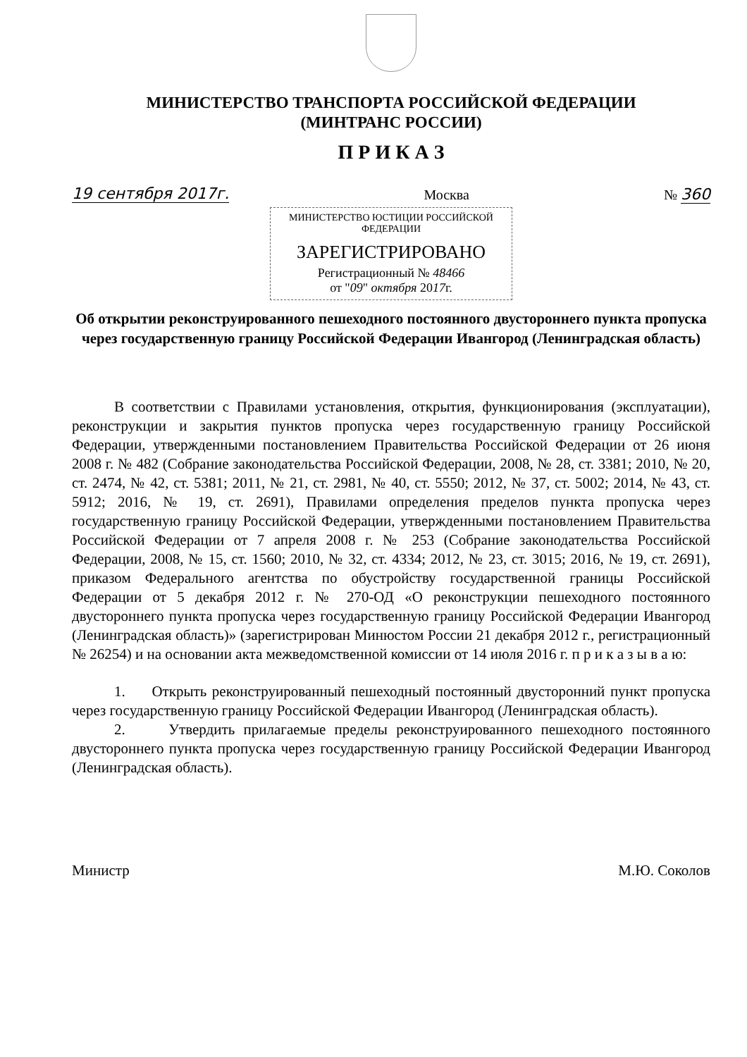МИНИСТЕРСТВО ТРАНСПОРТА РОССИЙСКОЙ ФЕДЕРАЦИИ
(МИНТРАНС РОССИИ)
П Р И К А З
19 сентября 2017г. Москва № 360
МИНИСТЕРСТВО ЮСТИЦИИ РОССИЙСКОЙ ФЕДЕРАЦИИ
ЗАРЕГИСТРИРОВАНО
Регистрационный № 48466
от "09" октября 2017г.
Об открытии реконструированного пешеходного постоянного двустороннего пункта пропуска через государственную границу Российской Федерации Ивангород (Ленинградская область)
В соответствии с Правилами установления, открытия, функционирования (эксплуатации), реконструкции и закрытия пунктов пропуска через государственную границу Российской Федерации, утвержденными постановлением Правительства Российской Федерации от 26 июня 2008 г. № 482 (Собрание законодательства Российской Федерации, 2008, № 28, ст. 3381; 2010, № 20, ст. 2474, № 42, ст. 5381; 2011, № 21, ст. 2981, № 40, ст. 5550; 2012, № 37, ст. 5002; 2014, № 43, ст. 5912; 2016, № 19, ст. 2691), Правилами определения пределов пункта пропуска через государственную границу Российской Федерации, утвержденными постановлением Правительства Российской Федерации от 7 апреля 2008 г. № 253 (Собрание законодательства Российской Федерации, 2008, № 15, ст. 1560; 2010, № 32, ст. 4334; 2012, № 23, ст. 3015; 2016, № 19, ст. 2691), приказом Федерального агентства по обустройству государственной границы Российской Федерации от 5 декабря 2012 г. № 270-ОД «О реконструкции пешеходного постоянного двустороннего пункта пропуска через государственную границу Российской Федерации Ивангород (Ленинградская область)» (зарегистрирован Минюстом России 21 декабря 2012 г., регистрационный № 26254) и на основании акта межведомственной комиссии от 14 июля 2016 г. п р и к а з ы в а ю:
1. Открыть реконструированный пешеходный постоянный двусторонний пункт пропуска через государственную границу Российской Федерации Ивангород (Ленинградская область).
2. Утвердить прилагаемые пределы реконструированного пешеходного постоянного двустороннего пункта пропуска через государственную границу Российской Федерации Ивангород (Ленинградская область).
Министр М.Ю. Соколов